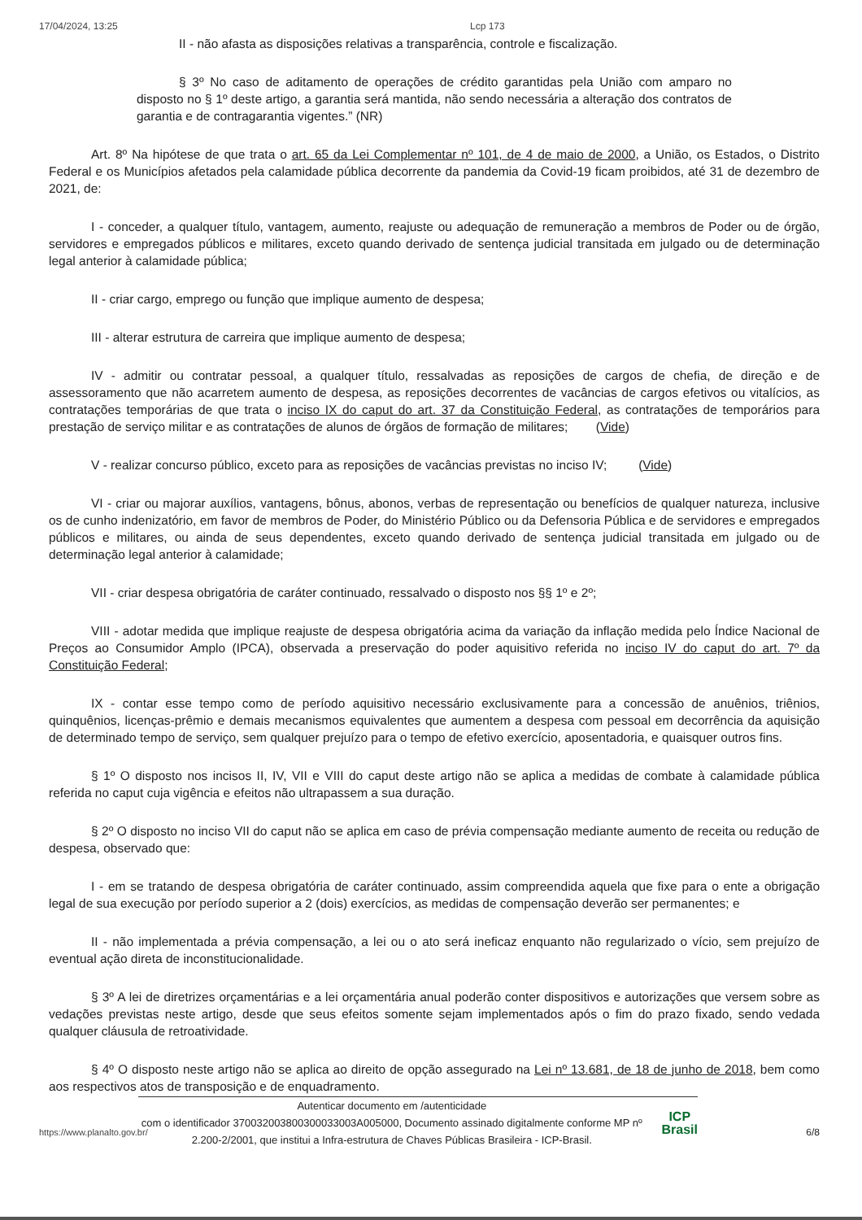17/04/2024, 13:25 Lcp 173
II - não afasta as disposições relativas a transparência, controle e fiscalização.
§ 3º No caso de aditamento de operações de crédito garantidas pela União com amparo no disposto no § 1º deste artigo, a garantia será mantida, não sendo necessária a alteração dos contratos de garantia e de contragarantia vigentes.” (NR)
Art. 8º Na hipótese de que trata o art. 65 da Lei Complementar nº 101, de 4 de maio de 2000, a União, os Estados, o Distrito Federal e os Municípios afetados pela calamidade pública decorrente da pandemia da Covid-19 ficam proibidos, até 31 de dezembro de 2021, de:
I - conceder, a qualquer título, vantagem, aumento, reajuste ou adequação de remuneração a membros de Poder ou de órgão, servidores e empregados públicos e militares, exceto quando derivado de sentença judicial transitada em julgado ou de determinação legal anterior à calamidade pública;
II - criar cargo, emprego ou função que implique aumento de despesa;
III - alterar estrutura de carreira que implique aumento de despesa;
IV - admitir ou contratar pessoal, a qualquer título, ressalvadas as reposições de cargos de chefia, de direção e de assessoramento que não acarretem aumento de despesa, as reposições decorrentes de vacâncias de cargos efetivos ou vitalícios, as contratações temporárias de que trata o inciso IX do caput do art. 37 da Constituição Federal, as contratações de temporários para prestação de serviço militar e as contratações de alunos de órgãos de formação de militares; (Vide)
V - realizar concurso público, exceto para as reposições de vacâncias previstas no inciso IV; (Vide)
VI - criar ou majorar auxílios, vantagens, bônus, abonos, verbas de representação ou benefícios de qualquer natureza, inclusive os de cunho indenizatório, em favor de membros de Poder, do Ministério Público ou da Defensoria Pública e de servidores e empregados públicos e militares, ou ainda de seus dependentes, exceto quando derivado de sentença judicial transitada em julgado ou de determinação legal anterior à calamidade;
VII - criar despesa obrigatória de caráter continuado, ressalvado o disposto nos §§ 1º e 2º;
VIII - adotar medida que implique reajuste de despesa obrigatória acima da variação da inflação medida pelo Índice Nacional de Preços ao Consumidor Amplo (IPCA), observada a preservação do poder aquisitivo referida no inciso IV do caput do art. 7º da Constituição Federal;
IX - contar esse tempo como de período aquisitivo necessário exclusivamente para a concessão de anuênios, triênios, quinquênios, licenças-prêmio e demais mecanismos equivalentes que aumentem a despesa com pessoal em decorrência da aquisição de determinado tempo de serviço, sem qualquer prejuízo para o tempo de efetivo exercício, aposentadoria, e quaisquer outros fins.
§ 1º O disposto nos incisos II, IV, VII e VIII do caput deste artigo não se aplica a medidas de combate à calamidade pública referida no caput cuja vigência e efeitos não ultrapassem a sua duração.
§ 2º O disposto no inciso VII do caput não se aplica em caso de prévia compensação mediante aumento de receita ou redução de despesa, observado que:
I - em se tratando de despesa obrigatória de caráter continuado, assim compreendida aquela que fixe para o ente a obrigação legal de sua execução por período superior a 2 (dois) exercícios, as medidas de compensação deverão ser permanentes; e
II - não implementada a prévia compensação, a lei ou o ato será ineficaz enquanto não regularizado o vício, sem prejuízo de eventual ação direta de inconstitucionalidade.
§ 3º A lei de diretrizes orçamentárias e a lei orçamentária anual poderão conter dispositivos e autorizações que versem sobre as vedações previstas neste artigo, desde que seus efeitos somente sejam implementados após o fim do prazo fixado, sendo vedada qualquer cláusula de retroatividade.
§ 4º O disposto neste artigo não se aplica ao direito de opção assegurado na Lei nº 13.681, de 18 de junho de 2018, bem como aos respectivos atos de transposição e de enquadramento.
Autenticar documento em /autenticidade
com o identificador 370032003800300033003A005000, Documento assinado digitalmente conforme MP nº 2.200-2/2001, que institui a Infra-estrutura de Chaves Públicas Brasileira - ICP-Brasil.
ICP
Brasil
https://www.planalto.gov.br/ 6/8